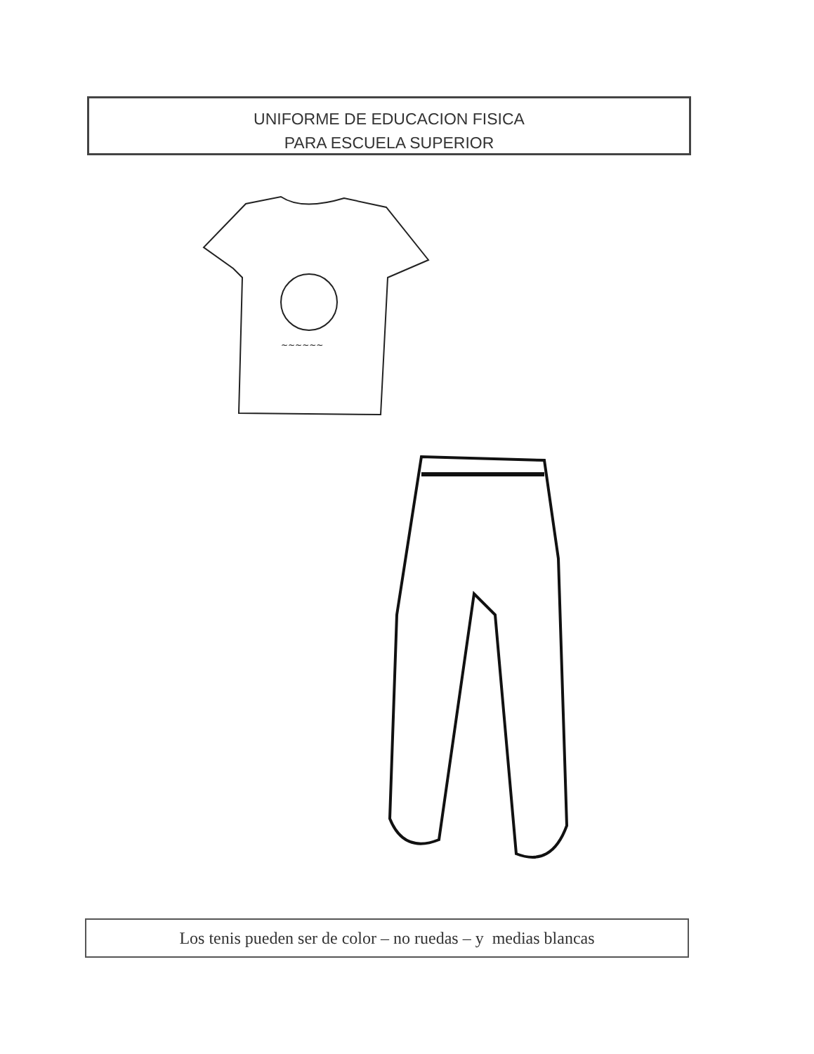UNIFORME DE EDUCACION FISICA
PARA ESCUELA SUPERIOR
~~~~~~
Los tenis pueden ser de color – no ruedas – y medias blancas